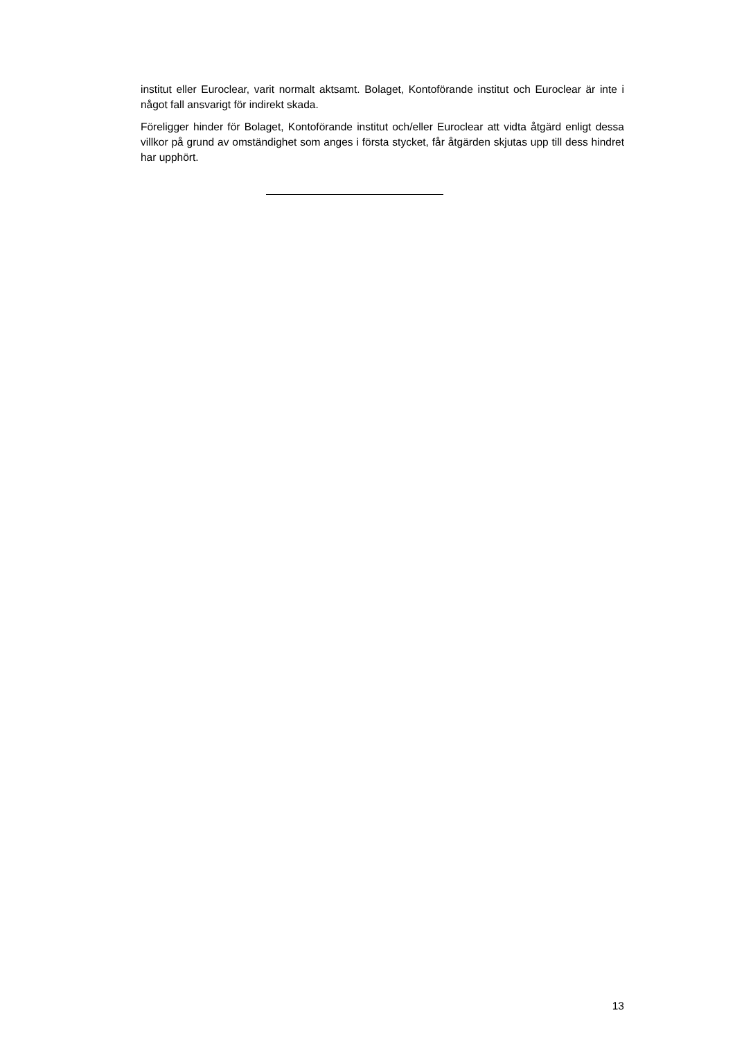institut eller Euroclear, varit normalt aktsamt. Bolaget, Kontoförande institut och Euroclear är inte i något fall ansvarigt för indirekt skada.
Föreligger hinder för Bolaget, Kontoförande institut och/eller Euroclear att vidta åtgärd enligt dessa villkor på grund av omständighet som anges i första stycket, får åtgärden skjutas upp till dess hindret har upphört.
13